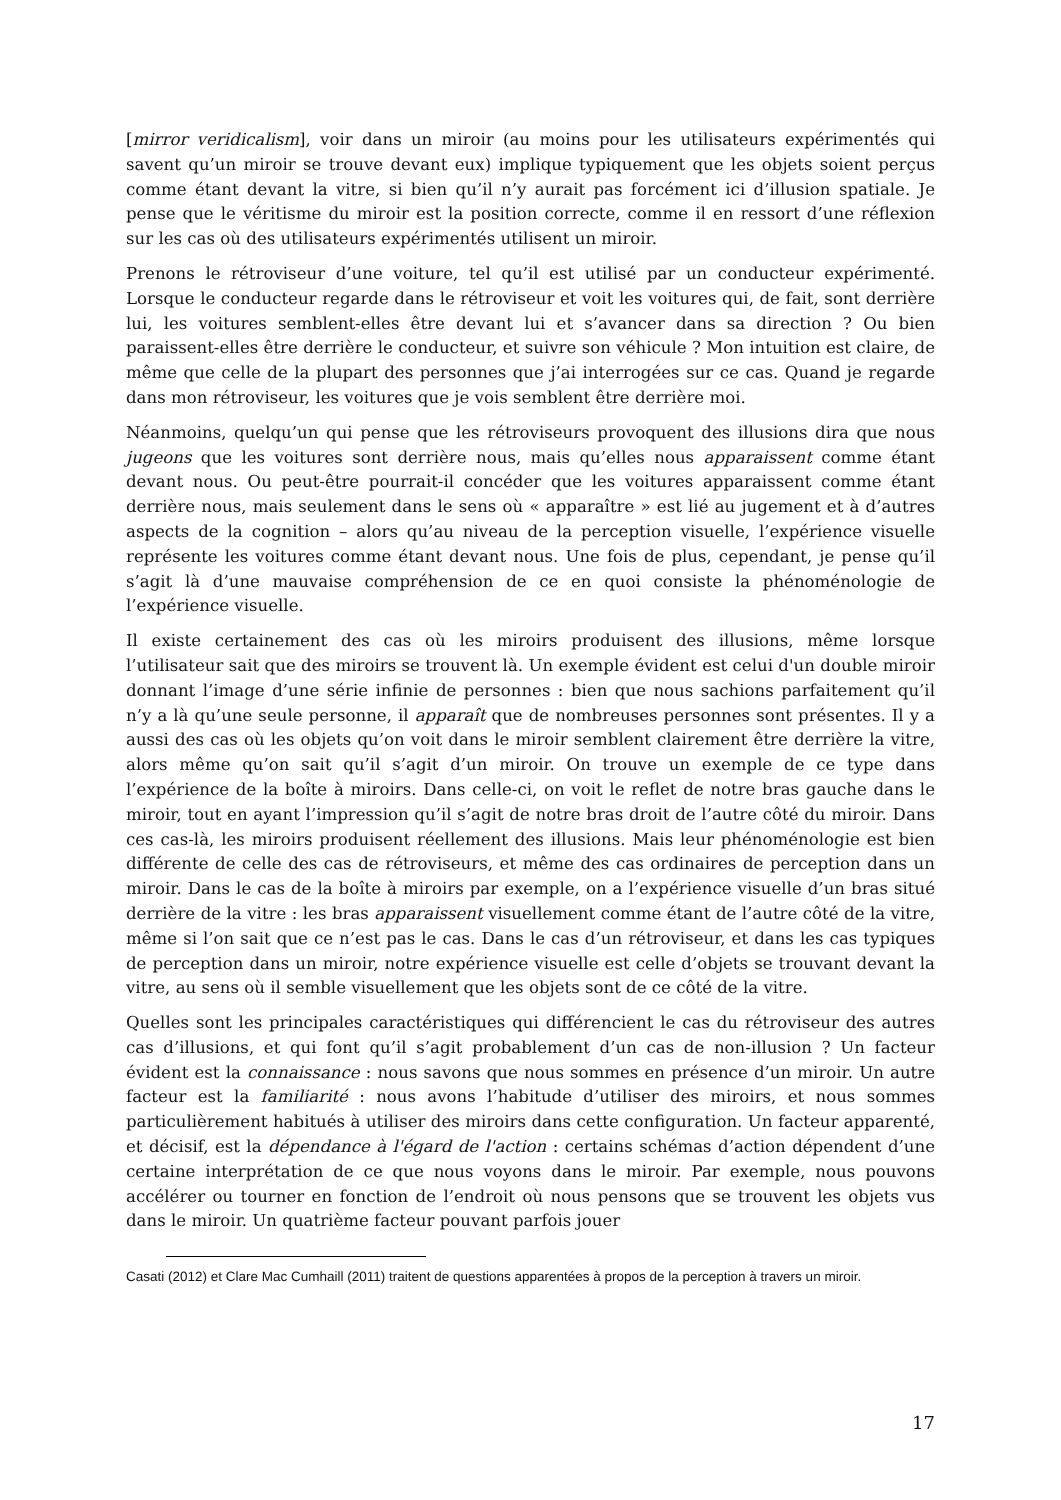[mirror veridicalism], voir dans un miroir (au moins pour les utilisateurs expérimentés qui savent qu’un miroir se trouve devant eux) implique typiquement que les objets soient perçus comme étant devant la vitre, si bien qu’il n’y aurait pas forcément ici d’illusion spatiale. Je pense que le véritisme du miroir est la position correcte, comme il en ressort d’une réflexion sur les cas où des utilisateurs expérimentés utilisent un miroir.
Prenons le rétroviseur d’une voiture, tel qu’il est utilisé par un conducteur expérimenté. Lorsque le conducteur regarde dans le rétroviseur et voit les voitures qui, de fait, sont derrière lui, les voitures semblent-elles être devant lui et s’avancer dans sa direction ? Ou bien paraissent-elles être derrière le conducteur, et suivre son véhicule ? Mon intuition est claire, de même que celle de la plupart des personnes que j’ai interrogées sur ce cas. Quand je regarde dans mon rétroviseur, les voitures que je vois semblent être derrière moi.
Néanmoins, quelqu’un qui pense que les rétroviseurs provoquent des illusions dira que nous jugeons que les voitures sont derrière nous, mais qu’elles nous apparaissent comme étant devant nous. Ou peut-être pourrait-il concéder que les voitures apparaissent comme étant derrière nous, mais seulement dans le sens où « apparaître » est lié au jugement et à d’autres aspects de la cognition – alors qu’au niveau de la perception visuelle, l’expérience visuelle représente les voitures comme étant devant nous. Une fois de plus, cependant, je pense qu’il s’agit là d’une mauvaise compréhension de ce en quoi consiste la phénoménologie de l’expérience visuelle.
Il existe certainement des cas où les miroirs produisent des illusions, même lorsque l’utilisateur sait que des miroirs se trouvent là. Un exemple évident est celui d'un double miroir donnant l’image d’une série infinie de personnes : bien que nous sachions parfaitement qu’il n’y a là qu’une seule personne, il apparaît que de nombreuses personnes sont présentes. Il y a aussi des cas où les objets qu’on voit dans le miroir semblent clairement être derrière la vitre, alors même qu’on sait qu’il s’agit d’un miroir. On trouve un exemple de ce type dans l’expérience de la boîte à miroirs. Dans celle-ci, on voit le reflet de notre bras gauche dans le miroir, tout en ayant l’impression qu’il s’agit de notre bras droit de l’autre côté du miroir. Dans ces cas-là, les miroirs produisent réellement des illusions. Mais leur phénoménologie est bien différente de celle des cas de rétroviseurs, et même des cas ordinaires de perception dans un miroir. Dans le cas de la boîte à miroirs par exemple, on a l’expérience visuelle d’un bras situé derrière de la vitre : les bras apparaissent visuellement comme étant de l’autre côté de la vitre, même si l’on sait que ce n’est pas le cas. Dans le cas d’un rétroviseur, et dans les cas typiques de perception dans un miroir, notre expérience visuelle est celle d’objets se trouvant devant la vitre, au sens où il semble visuellement que les objets sont de ce côté de la vitre.
Quelles sont les principales caractéristiques qui différencient le cas du rétroviseur des autres cas d’illusions, et qui font qu’il s’agit probablement d’un cas de non-illusion ? Un facteur évident est la connaissance : nous savons que nous sommes en présence d’un miroir. Un autre facteur est la familiarité : nous avons l’habitude d’utiliser des miroirs, et nous sommes particulièrement habitués à utiliser des miroirs dans cette configuration. Un facteur apparenté, et décisif, est la dépendance à l'égard de l'action : certains schémas d’action dépendent d’une certaine interprétation de ce que nous voyons dans le miroir. Par exemple, nous pouvons accélérer ou tourner en fonction de l’endroit où nous pensons que se trouvent les objets vus dans le miroir. Un quatrième facteur pouvant parfois jouer
Casati (2012) et Clare Mac Cumhaill (2011) traitent de questions apparentées à propos de la perception à travers un miroir.
17